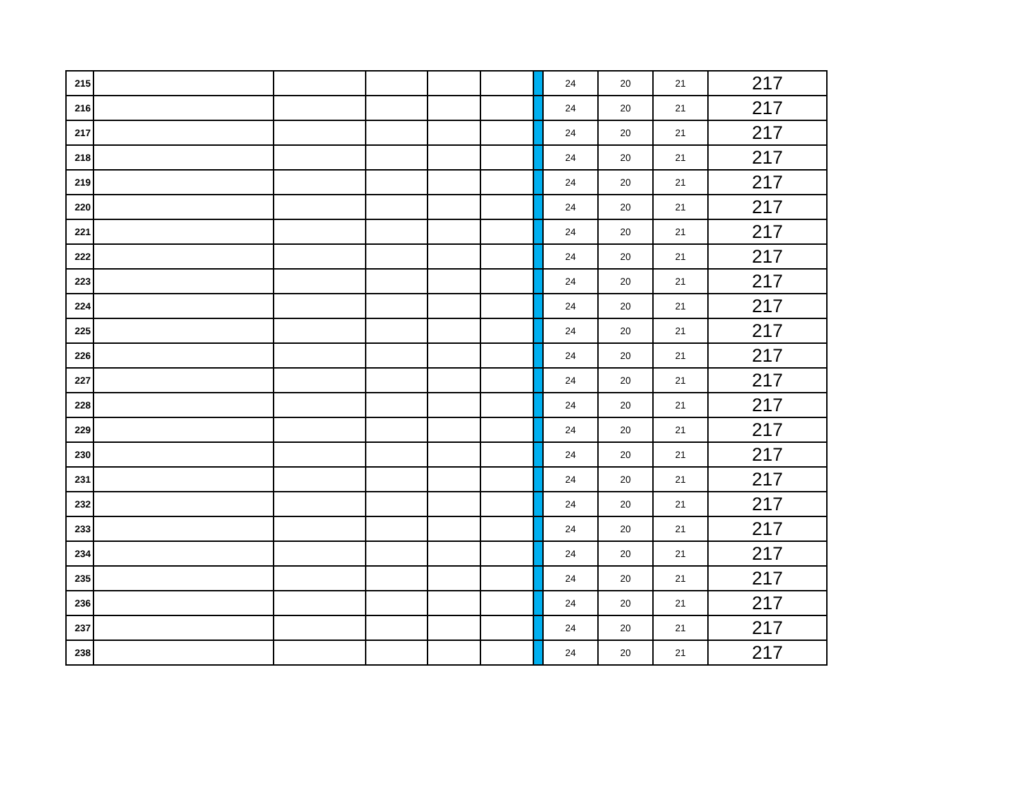| 215 | | | | | | | 24 | 20 | 21 | 217 |
| 216 | | | | | | | 24 | 20 | 21 | 217 |
| 217 | | | | | | | 24 | 20 | 21 | 217 |
| 218 | | | | | | | 24 | 20 | 21 | 217 |
| 219 | | | | | | | 24 | 20 | 21 | 217 |
| 220 | | | | | | | 24 | 20 | 21 | 217 |
| 221 | | | | | | | 24 | 20 | 21 | 217 |
| 222 | | | | | | | 24 | 20 | 21 | 217 |
| 223 | | | | | | | 24 | 20 | 21 | 217 |
| 224 | | | | | | | 24 | 20 | 21 | 217 |
| 225 | | | | | | | 24 | 20 | 21 | 217 |
| 226 | | | | | | | 24 | 20 | 21 | 217 |
| 227 | | | | | | | 24 | 20 | 21 | 217 |
| 228 | | | | | | | 24 | 20 | 21 | 217 |
| 229 | | | | | | | 24 | 20 | 21 | 217 |
| 230 | | | | | | | 24 | 20 | 21 | 217 |
| 231 | | | | | | | 24 | 20 | 21 | 217 |
| 232 | | | | | | | 24 | 20 | 21 | 217 |
| 233 | | | | | | | 24 | 20 | 21 | 217 |
| 234 | | | | | | | 24 | 20 | 21 | 217 |
| 235 | | | | | | | 24 | 20 | 21 | 217 |
| 236 | | | | | | | 24 | 20 | 21 | 217 |
| 237 | | | | | | | 24 | 20 | 21 | 217 |
| 238 | | | | | | | 24 | 20 | 21 | 217 |